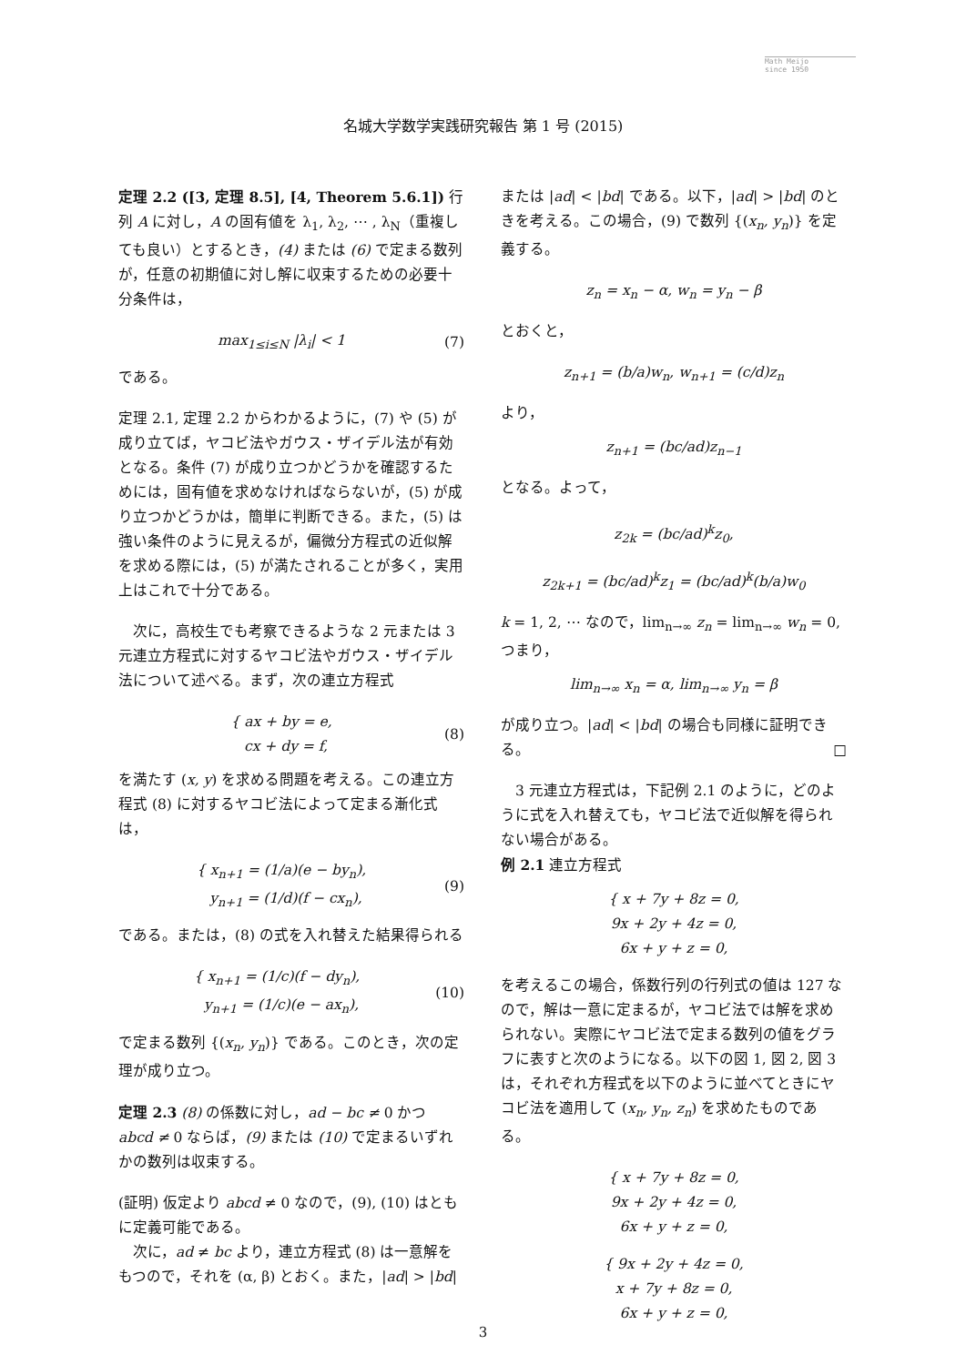Math Meijo
since 1950
名城大学数学実践研究報告 第 1 号 (2015)
定理 2.2 ([3, 定理 8.5], [4, Theorem 5.6.1]) 行列 A に対し，A の固有値を λ<sub>1</sub>, λ<sub>2</sub>, ⋯ , λ<sub>N</sub>（重複しても良い）とするとき，(4) または (6) で定まる数列が，任意の初期値に対し解に収束するための必要十分条件は，
max<sub>1≤i≤N</sub> |λ<sub>i</sub>| < 1 (7)
である。
定理 2.1, 定理 2.2 からわかるように，(7) や (5) が成り立てば，ヤコビ法やガウス・ザイデル法が有効となる。条件 (7) が成り立つかどうかを確認するためには，固有値を求めなければならないが，(5) が成り立つかどうかは，簡単に判断できる。また，(5) は強い条件のように見えるが，偏微分方程式の近似解を求める際には，(5) が満たされることが多く，実用上はこれで十分である。
　次に，高校生でも考察できるような 2 元または 3 元連立方程式に対するヤコビ法やガウス・ザイデル法について述べる。まず，次の連立方程式
{ ax + by = e,
cx + dy = f, (8)
を満たす (x, y) を求める問題を考える。この連立方程式 (8) に対するヤコビ法によって定まる漸化式は，
{ x<sub>n+1</sub> = (1/a)(e − by<sub>n</sub>),
y<sub>n+1</sub> = (1/d)(f − cx<sub>n</sub>), (9)
である。または，(8) の式を入れ替えた結果得られる
{ x<sub>n+1</sub> = (1/c)(f − dy<sub>n</sub>),
y<sub>n+1</sub> = (1/c)(e − ax<sub>n</sub>), (10)
で定まる数列 {(x<sub>n</sub>, y<sub>n</sub>)} である。このとき，次の定理が成り立つ。
定理 2.3 (8) の係数に対し，ad − bc ≠ 0 かつ abcd ≠ 0 ならば，(9) または (10) で定まるいずれかの数列は収束する。
(証明) 仮定より abcd ≠ 0 なので，(9), (10) はともに定義可能である。
　次に，ad ≠ bc より，連立方程式 (8) は一意解をもつので，それを (α, β) とおく。また，|ad| > |bd|
または |ad| < |bd| である。以下，|ad| > |bd| のときを考える。この場合，(9) で数列 {(x<sub>n</sub>, y<sub>n</sub>)} を定義する。
z<sub>n</sub> = x<sub>n</sub> − α, w<sub>n</sub> = y<sub>n</sub> − β
とおくと，
z<sub>n+1</sub> = (b/a)w<sub>n</sub>, w<sub>n+1</sub> = (c/d)z<sub>n</sub>
より，
z<sub>n+1</sub> = (bc/ad)z<sub>n−1</sub>
となる。よって，
z<sub>2k</sub> = (bc/ad)<sup>k</sup>z<sub>0</sub>,
z<sub>2k+1</sub> = (bc/ad)<sup>k</sup>z<sub>1</sub> = (bc/ad)<sup>k</sup>(b/a)w<sub>0</sub>
k = 1, 2, ⋯ なので，lim<sub>n→∞</sub> z<sub>n</sub> = lim<sub>n→∞</sub> w<sub>n</sub> = 0, つまり，
lim<sub>n→∞</sub> x<sub>n</sub> = α, lim<sub>n→∞</sub> y<sub>n</sub> = β
が成り立つ。|ad| < |bd| の場合も同様に証明できる。 □
　3 元連立方程式は，下記例 2.1 のように，どのように式を入れ替えても，ヤコビ法で近似解を得られない場合がある。
例 2.1 連立方程式
{ x + 7y + 8z = 0,
9x + 2y + 4z = 0,
6x + y + z = 0,
を考えるこの場合，係数行列の行列式の値は 127 なので，解は一意に定まるが，ヤコビ法では解を求められない。実際にヤコビ法で定まる数列の値をグラフに表すと次のようになる。以下の図 1, 図 2, 図 3 は，それぞれ方程式を以下のように並べてときにヤコビ法を適用して (x<sub>n</sub>, y<sub>n</sub>, z<sub>n</sub>) を求めたものである。
{ x + 7y + 8z = 0,
9x + 2y + 4z = 0,
6x + y + z = 0,
{ 9x + 2y + 4z = 0,
x + 7y + 8z = 0,
6x + y + z = 0,
3